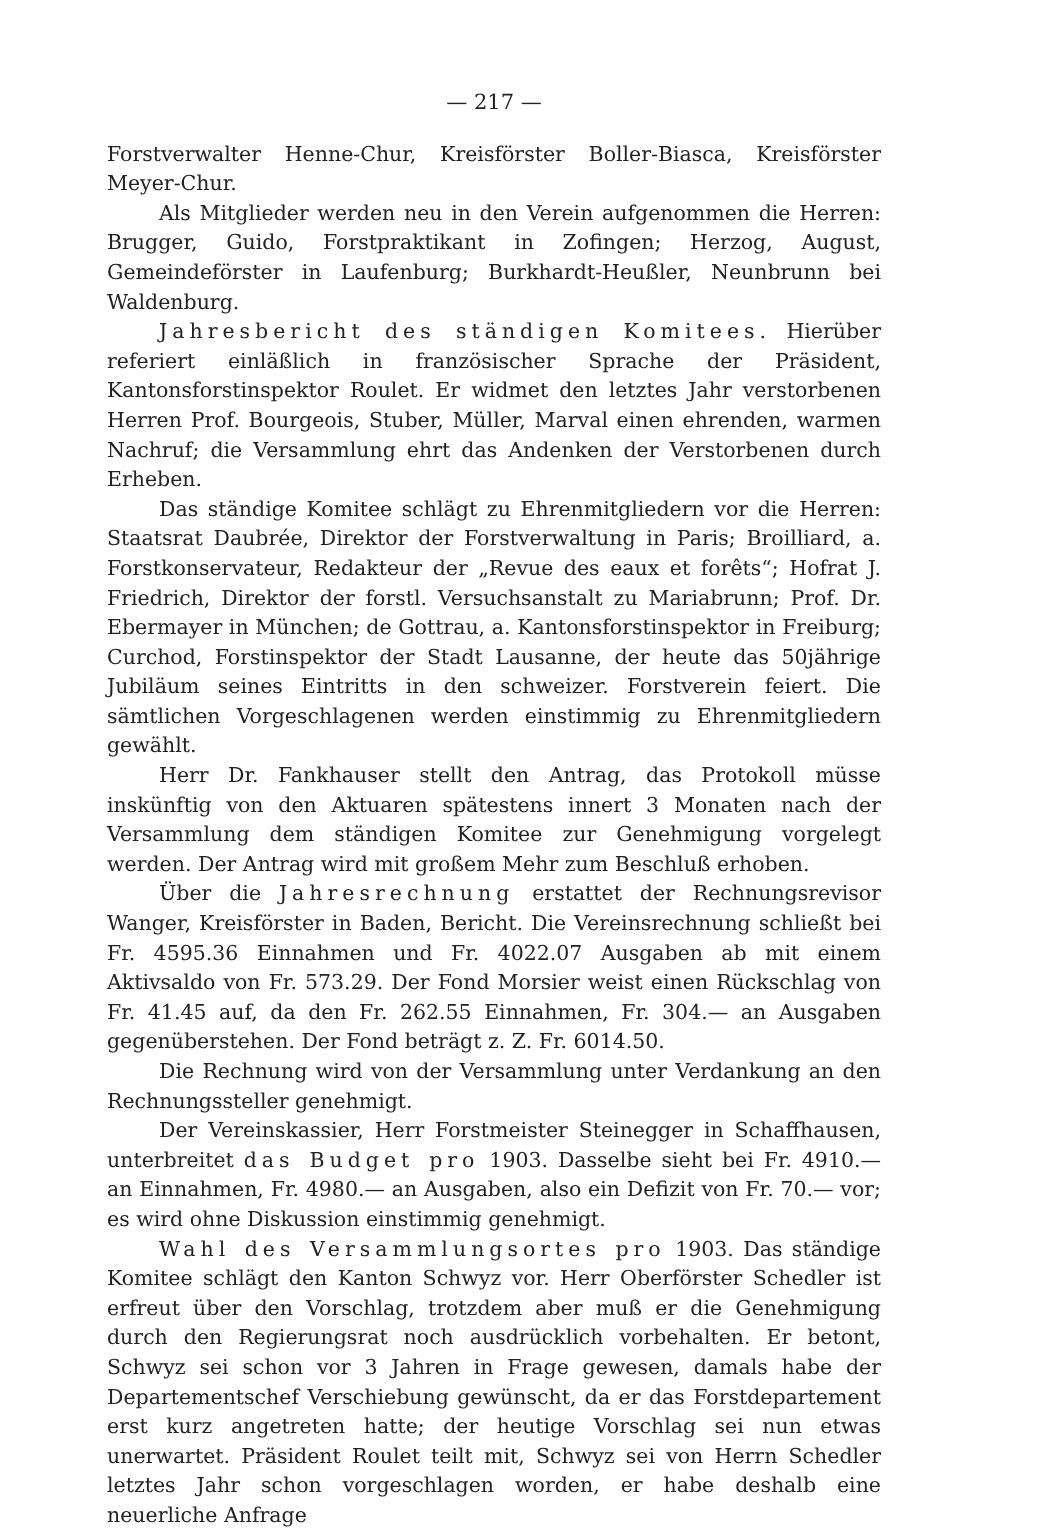— 217 —
Forstverwalter Henne-Chur, Kreisförster Boller-Biasca, Kreisförster Meyer-Chur.
Als Mitglieder werden neu in den Verein aufgenommen die Herren: Brugger, Guido, Forstpraktikant in Zofingen; Herzog, August, Gemeindeförster in Laufenburg; Burkhardt-Heußler, Neunbrunn bei Waldenburg.
Jahresbericht des ständigen Komitees. Hierüber referiert einläßlich in französischer Sprache der Präsident, Kantonsforstinspektor Roulet. Er widmet den letztes Jahr verstorbenen Herren Prof. Bourgeois, Stuber, Müller, Marval einen ehrenden, warmen Nachruf; die Versammlung ehrt das Andenken der Verstorbenen durch Erheben.
Das ständige Komitee schlägt zu Ehrenmitgliedern vor die Herren: Staatsrat Daubrée, Direktor der Forstverwaltung in Paris; Broilliard, a. Forstkonservateur, Redakteur der „Revue des eaux et forêts“; Hofrat J. Friedrich, Direktor der forstl. Versuchsanstalt zu Mariabrunn; Prof. Dr. Ebermayer in München; de Gottrau, a. Kantonsforstinspektor in Freiburg; Curchod, Forstinspektor der Stadt Lausanne, der heute das 50jährige Jubiläum seines Eintritts in den schweizer. Forstverein feiert. Die sämtlichen Vorgeschlagenen werden einstimmig zu Ehrenmitgliedern gewählt.
Herr Dr. Fankhauser stellt den Antrag, das Protokoll müsse inskünftig von den Aktuaren spätestens innert 3 Monaten nach der Versammlung dem ständigen Komitee zur Genehmigung vorgelegt werden. Der Antrag wird mit großem Mehr zum Beschluß erhoben.
Über die Jahresrechnung erstattet der Rechnungsrevisor Wanger, Kreisförster in Baden, Bericht. Die Vereinsrechnung schließt bei Fr. 4595.36 Einnahmen und Fr. 4022.07 Ausgaben ab mit einem Aktivsaldo von Fr. 573.29. Der Fond Morsier weist einen Rückschlag von Fr. 41.45 auf, da den Fr. 262.55 Einnahmen, Fr. 304.— an Ausgaben gegenüberstehen. Der Fond beträgt z. Z. Fr. 6014.50.
Die Rechnung wird von der Versammlung unter Verdankung an den Rechnungssteller genehmigt.
Der Vereinskassier, Herr Forstmeister Steinegger in Schaffhausen, unterbreitet das Budget pro 1903. Dasselbe sieht bei Fr. 4910.— an Einnahmen, Fr. 4980.— an Ausgaben, also ein Defizit von Fr. 70.— vor; es wird ohne Diskussion einstimmig genehmigt.
Wahl des Versammlungsortes pro 1903. Das ständige Komitee schlägt den Kanton Schwyz vor. Herr Oberförster Schedler ist erfreut über den Vorschlag, trotzdem aber muß er die Genehmigung durch den Regierungsrat noch ausdrücklich vorbehalten. Er betont, Schwyz sei schon vor 3 Jahren in Frage gewesen, damals habe der Departementschef Verschiebung gewünscht, da er das Forstdepartement erst kurz angetreten hatte; der heutige Vorschlag sei nun etwas unerwartet. Präsident Roulet teilt mit, Schwyz sei von Herrn Schedler letztes Jahr schon vorgeschlagen worden, er habe deshalb eine neuerliche Anfrage